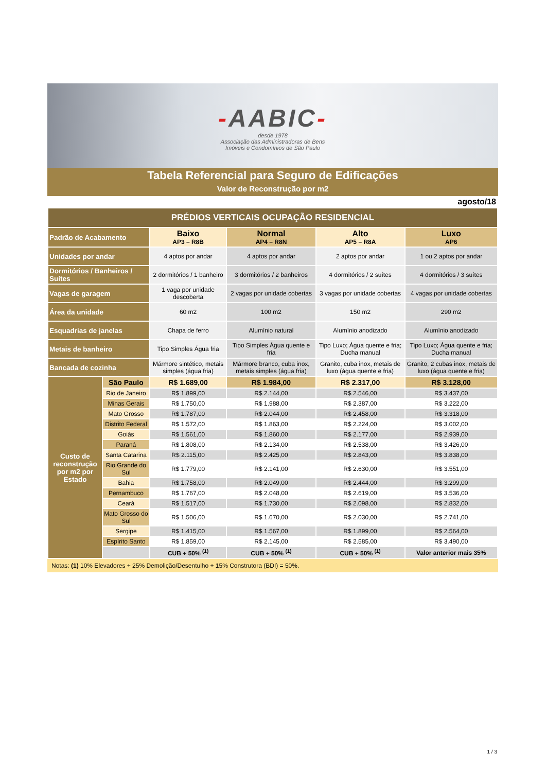-AABIC-
desde 1978
Associação das Administradoras de Bens
Imóveis e Condomínios de São Paulo
Tabela Referencial para Seguro de Edificações
Valor de Reconstrução por m2
agosto/18
| PRÉDIOS VERTICAIS OCUPAÇÃO RESIDENCIAL | | | | | |
| --- | --- | --- | --- | --- | --- |
| Padrão de Acabamento | | Baixo AP3 – R8B | Normal AP4 – R8N | Alto AP5 – R8A | Luxo AP6 |
| Unidades por andar | | 4 aptos por andar | 4 aptos por andar | 2 aptos por andar | 1 ou 2 aptos por andar |
| Dormitórios / Banheiros / Suítes | | 2 dormitórios / 1 banheiro | 3 dormitórios / 2 banheiros | 4 dormitórios / 2 suítes | 4 dormitórios / 3 suítes |
| Vagas de garagem | | 1 vaga por unidade descoberta | 2 vagas por unidade cobertas | 3 vagas por unidade cobertas | 4 vagas por unidade cobertas |
| Área da unidade | | 60 m2 | 100 m2 | 150 m2 | 290 m2 |
| Esquadrias de janelas | | Chapa de ferro | Alumínio natural | Alumínio anodizado | Alumínio anodizado |
| Metais de banheiro | | Tipo Simples Água fria | Tipo Simples Água quente e fria | Tipo Luxo; Água quente e fria; Ducha manual | Tipo Luxo; Água quente e fria; Ducha manual |
| Bancada de cozinha | | Mármore sintético, metais simples (água fria) | Mármore branco, cuba inox, metais simples (água fria) | Granito, cuba inox, metais de luxo (água quente e fria) | Granito, 2 cubas inox, metais de luxo (água quente e fria) |
| Custo de reconstrução por m2 por Estado | São Paulo | R$ 1.689,00 | R$ 1.984,00 | R$ 2.317,00 | R$ 3.128,00 |
| | Rio de Janeiro | R$ 1.899,00 | R$ 2.144,00 | R$ 2.546,00 | R$ 3.437,00 |
| | Minas Gerais | R$ 1.750,00 | R$ 1.988,00 | R$ 2.387,00 | R$ 3.222,00 |
| | Mato Grosso | R$ 1.787,00 | R$ 2.044,00 | R$ 2.458,00 | R$ 3.318,00 |
| | Distrito Federal | R$ 1.572,00 | R$ 1.863,00 | R$ 2.224,00 | R$ 3.002,00 |
| | Goiás | R$ 1.561,00 | R$ 1.860,00 | R$ 2.177,00 | R$ 2.939,00 |
| | Paraná | R$ 1.808,00 | R$ 2.134,00 | R$ 2.538,00 | R$ 3.426,00 |
| | Santa Catarina | R$ 2.115,00 | R$ 2.425,00 | R$ 2.843,00 | R$ 3.838,00 |
| | Rio Grande do Sul | R$ 1.779,00 | R$ 2.141,00 | R$ 2.630,00 | R$ 3.551,00 |
| | Bahia | R$ 1.758,00 | R$ 2.049,00 | R$ 2.444,00 | R$ 3.299,00 |
| | Pernambuco | R$ 1.767,00 | R$ 2.048,00 | R$ 2.619,00 | R$ 3.536,00 |
| | Ceará | R$ 1.517,00 | R$ 1.730,00 | R$ 2.098,00 | R$ 2.832,00 |
| | Mato Grosso do Sul | R$ 1.506,00 | R$ 1.670,00 | R$ 2.030,00 | R$ 2.741,00 |
| | Sergipe | R$ 1.415,00 | R$ 1.567,00 | R$ 1.899,00 | R$ 2.564,00 |
| | Espírito Santo | R$ 1.859,00 | R$ 2.145,00 | R$ 2.585,00 | R$ 3.490,00 |
| | | CUB + 50% <sup>(1)</sup> | CUB + 50% <sup>(1)</sup> | CUB + 50% <sup>(1)</sup> | Valor anterior mais 35% |
Notas: (1) 10% Elevadores + 25% Demolição/Desentulho + 15% Construtora (BDI) = 50%.
1 / 3